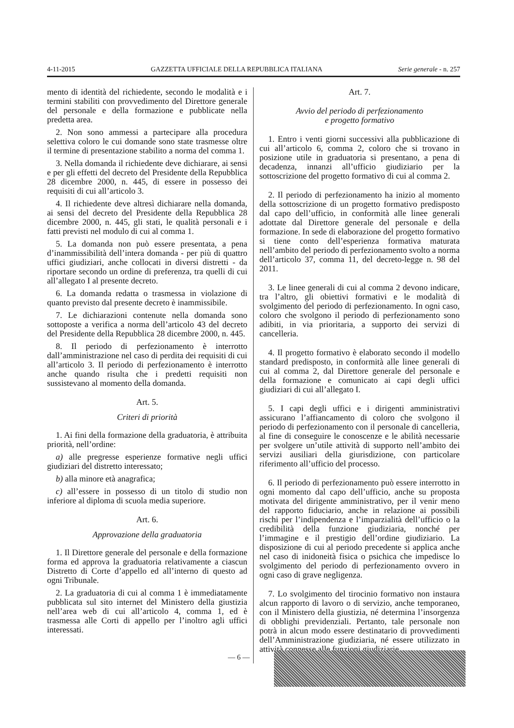4-11-2015 GAZZETTA UFFICIALE DELLA REPUBBLICA ITALIANA Serie generale - n. 257
mento di identità del richiedente, secondo le modalità e i termini stabiliti con provvedimento del Direttore generale del personale e della formazione e pubblicate nella predetta area.
2. Non sono ammessi a partecipare alla procedura selettiva coloro le cui domande sono state trasmesse oltre il termine di presentazione stabilito a norma del comma 1.
3. Nella domanda il richiedente deve dichiarare, ai sensi e per gli effetti del decreto del Presidente della Repubblica 28 dicembre 2000, n. 445, di essere in possesso dei requisiti di cui all’articolo 3.
4. Il richiedente deve altresì dichiarare nella domanda, ai sensi del decreto del Presidente della Repubblica 28 dicembre 2000, n. 445, gli stati, le qualità personali e i fatti previsti nel modulo di cui al comma 1.
5. La domanda non può essere presentata, a pena d’inammissibilità dell’intera domanda - per più di quattro uffici giudiziari, anche collocati in diversi distretti - da riportare secondo un ordine di preferenza, tra quelli di cui all’allegato I al presente decreto.
6. La domanda redatta o trasmessa in violazione di quanto previsto dal presente decreto è inammissibile.
7. Le dichiarazioni contenute nella domanda sono sottoposte a verifica a norma dell’articolo 43 del decreto del Presidente della Repubblica 28 dicembre 2000, n. 445.
8. Il periodo di perfezionamento è interrotto dall’amministrazione nel caso di perdita dei requisiti di cui all’articolo 3. Il periodo di perfezionamento è interrotto anche quando risulta che i predetti requisiti non sussistevano al momento della domanda.
Art. 5.
Criteri di priorità
1. Ai fini della formazione della graduatoria, è attribuita priorità, nell’ordine:
a) alle pregresse esperienze formative negli uffici giudiziari del distretto interessato;
b) alla minore età anagrafica;
c) all’essere in possesso di un titolo di studio non inferiore al diploma di scuola media superiore.
Art. 6.
Approvazione della graduatoria
1. Il Direttore generale del personale e della formazione forma ed approva la graduatoria relativamente a ciascun Distretto di Corte d’appello ed all’interno di questo ad ogni Tribunale.
2. La graduatoria di cui al comma 1 è immediatamente pubblicata sul sito internet del Ministero della giustizia nell’area web di cui all’articolo 4, comma 1, ed è trasmessa alle Corti di appello per l’inoltro agli uffici interessati.
Art. 7.
Avvio del periodo di perfezionamento
e progetto formativo
1. Entro i venti giorni successivi alla pubblicazione di cui all’articolo 6, comma 2, coloro che si trovano in posizione utile in graduatoria si presentano, a pena di decadenza, innanzi all’ufficio giudiziario per la sottoscrizione del progetto formativo di cui al comma 2.
2. Il periodo di perfezionamento ha inizio al momento della sottoscrizione di un progetto formativo predisposto dal capo dell’ufficio, in conformità alle linee generali adottate dal Direttore generale del personale e della formazione. In sede di elaborazione del progetto formativo si tiene conto dell’esperienza formativa maturata nell’ambito del periodo di perfezionamento svolto a norma dell’articolo 37, comma 11, del decreto-legge n. 98 del 2011.
3. Le linee generali di cui al comma 2 devono indicare, tra l’altro, gli obiettivi formativi e le modalità di svolgimento del periodo di perfezionamento. In ogni caso, coloro che svolgono il periodo di perfezionamento sono adibiti, in via prioritaria, a supporto dei servizi di cancelleria.
4. Il progetto formativo è elaborato secondo il modello standard predisposto, in conformità alle linee generali di cui al comma 2, dal Direttore generale del personale e della formazione e comunicato ai capi degli uffici giudiziari di cui all’allegato I.
5. I capi degli uffici e i dirigenti amministrativi assicurano l’affiancamento di coloro che svolgono il periodo di perfezionamento con il personale di cancelleria, al fine di conseguire le conoscenze e le abilità necessarie per svolgere un’utile attività di supporto nell’ambito dei servizi ausiliari della giurisdizione, con particolare riferimento all’ufficio del processo.
6. Il periodo di perfezionamento può essere interrotto in ogni momento dal capo dell’ufficio, anche su proposta motivata del dirigente amministrativo, per il venir meno del rapporto fiduciario, anche in relazione ai possibili rischi per l’indipendenza e l’imparzialità dell’ufficio o la credibilità della funzione giudiziaria, nonché per l’immagine e il prestigio dell’ordine giudiziario. La disposizione di cui al periodo precedente si applica anche nel caso di inidoneità fisica o psichica che impedisce lo svolgimento del periodo di perfezionamento ovvero in ogni caso di grave negligenza.
7. Lo svolgimento del tirocinio formativo non instaura alcun rapporto di lavoro o di servizio, anche temporaneo, con il Ministero della giustizia, né determina l’insorgenza di obblighi previdenziali. Pertanto, tale personale non potrà in alcun modo essere destinatario di provvedimenti dell’Amministrazione giudiziaria, né essere utilizzato in attività connesse alle funzioni giudiziarie.
— 6 —